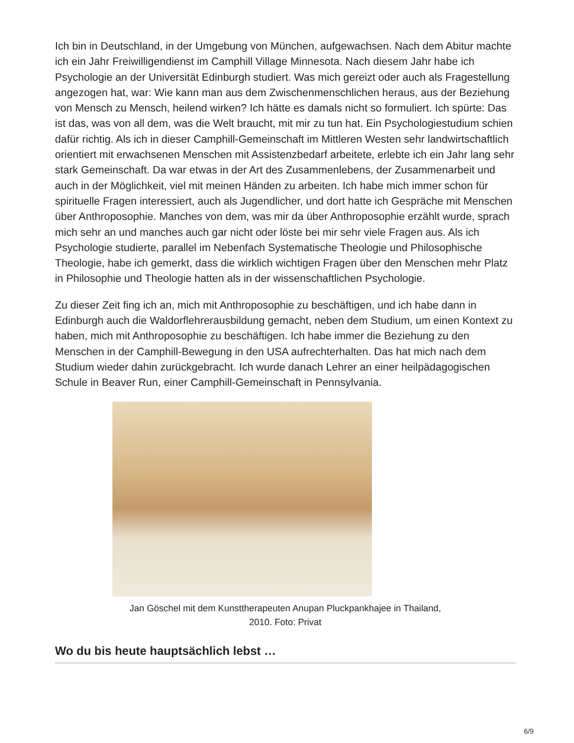Ich bin in Deutschland, in der Umgebung von München, aufgewachsen. Nach dem Abitur machte ich ein Jahr Freiwilligendienst im Camphill Village Minnesota. Nach diesem Jahr habe ich Psychologie an der Universität Edinburgh studiert. Was mich gereizt oder auch als Fragestellung angezogen hat, war: Wie kann man aus dem Zwischenmenschlichen heraus, aus der Beziehung von Mensch zu Mensch, heilend wirken? Ich hätte es damals nicht so formuliert. Ich spürte: Das ist das, was von all dem, was die Welt braucht, mit mir zu tun hat. Ein Psychologiestudium schien dafür richtig. Als ich in dieser Camphill-Gemeinschaft im Mittleren Westen sehr landwirtschaftlich orientiert mit erwachsenen Menschen mit Assistenzbedarf arbeitete, erlebte ich ein Jahr lang sehr stark Gemeinschaft. Da war etwas in der Art des Zusammenlebens, der Zusammenarbeit und auch in der Möglichkeit, viel mit meinen Händen zu arbeiten. Ich habe mich immer schon für spirituelle Fragen interessiert, auch als Jugendlicher, und dort hatte ich Gespräche mit Menschen über Anthroposophie. Manches von dem, was mir da über Anthroposophie erzählt wurde, sprach mich sehr an und manches auch gar nicht oder löste bei mir sehr viele Fragen aus. Als ich Psychologie studierte, parallel im Nebenfach Systematische Theologie und Philosophische Theologie, habe ich gemerkt, dass die wirklich wichtigen Fragen über den Menschen mehr Platz in Philosophie und Theologie hatten als in der wissenschaftlichen Psychologie.
Zu dieser Zeit fing ich an, mich mit Anthroposophie zu beschäftigen, und ich habe dann in Edinburgh auch die Waldorflehrerausbildung gemacht, neben dem Studium, um einen Kontext zu haben, mich mit Anthroposophie zu beschäftigen. Ich habe immer die Beziehung zu den Menschen in der Camphill-Bewegung in den USA aufrechterhalten. Das hat mich nach dem Studium wieder dahin zurückgebracht. Ich wurde danach Lehrer an einer heilpädagogischen Schule in Beaver Run, einer Camphill-Gemeinschaft in Pennsylvania.
Jan Göschel mit dem Kunsttherapeuten Anupan Pluckpankhajee in Thailand,
2010. Foto: Privat
Wo du bis heute hauptsächlich lebst …
6/9